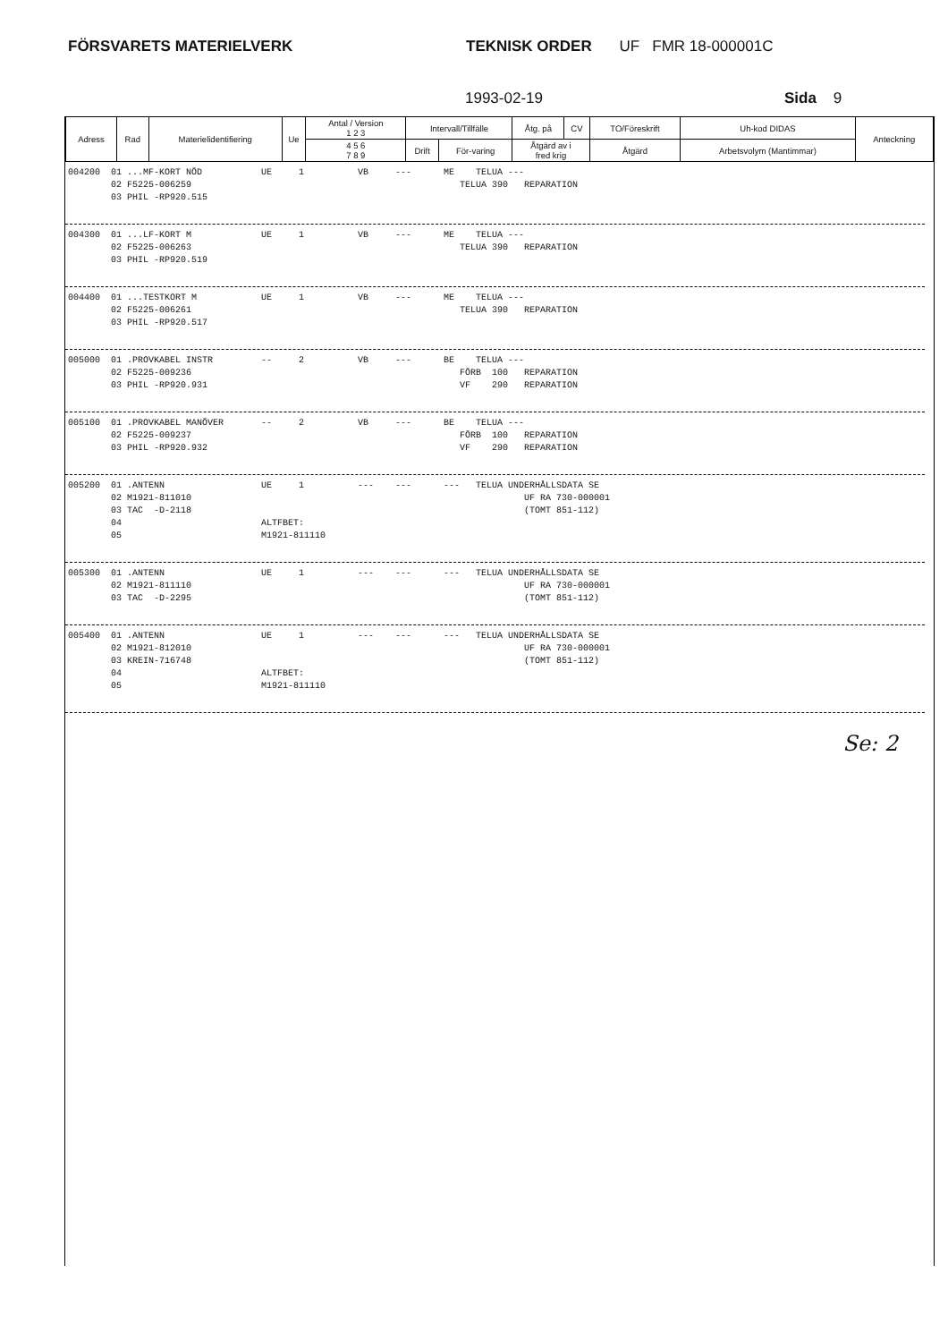FÖRSVARETS MATERIELVERK TEKNISK ORDER UF FMR 18-000001C
1993-02-19 Sida 9
| Adress | Rad | Materielidentifiering | Ue | Antal / Version 1 2 3 | Intervall/Tillfälle | | Åtg. på | CV | TO/Föreskrift | Uh-kod DIDAS | Anteckning |
| | | | | 4 5 6 7 8 9 | Drift | För-varing | Åtgärd av i fred krig | | Åtgärd | Arbetsvolym (Mantimmar) | |
004200 01 ...MF-KORT NÖD UE 1 VB --- ME TELUA --- 02 F5225-006259 TELUA 390 REPARATION 03 PHIL -RP920.515
004300 01 ...LF-KORT M UE 1 VB --- ME TELUA --- 02 F5225-006263 TELUA 390 REPARATION 03 PHIL -RP920.519
004400 01 ...TESTKORT M UE 1 VB --- ME TELUA --- 02 F5225-006261 TELUA 390 REPARATION 03 PHIL -RP920.517
005000 01 .PROVKABEL INSTR -- 2 VB --- BE TELUA --- 02 F5225-009236 FÖRB 100 REPARATION 03 PHIL -RP920.931 VF 290 REPARATION
005100 01 .PROVKABEL MANÖVER -- 2 VB --- BE TELUA --- 02 F5225-009237 FÖRB 100 REPARATION 03 PHIL -RP920.932 VF 290 REPARATION
005200 01 .ANTENN UE 1 --- --- --- TELUA UNDERHÅLLSDATA SE 02 M1921-811010 UF RA 730-000001 03 TAC -D-2118 (TOMT 851-112) 04 ALTFBET: 05 M1921-811110
005300 01 .ANTENN UE 1 --- --- --- TELUA UNDERHÅLLSDATA SE 02 M1921-811110 UF RA 730-000001 03 TAC -D-2295 (TOMT 851-112)
005400 01 .ANTENN UE 1 --- --- --- TELUA UNDERHÅLLSDATA SE 02 M1921-812010 UF RA 730-000001 03 KREIN-716748 (TOMT 851-112) 04 ALTFBET: 05 M1921-811110
Se: 2